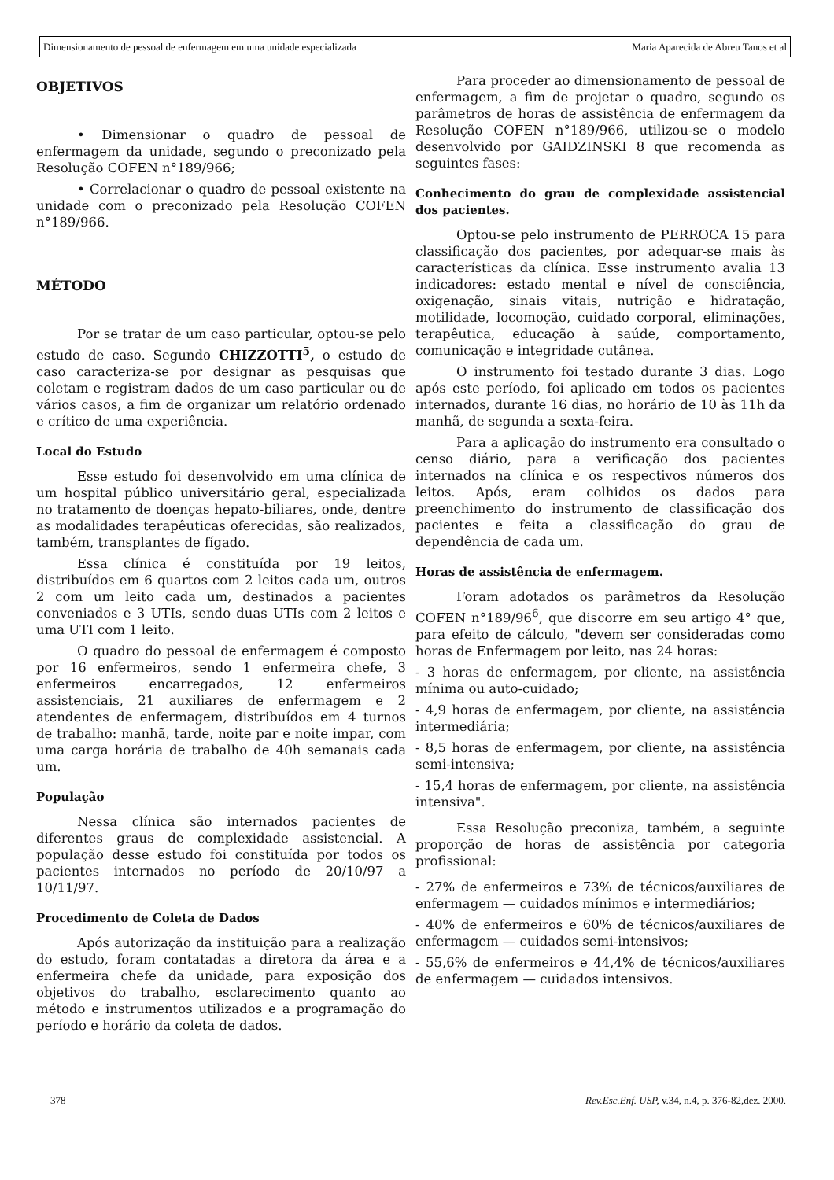Dimensionamento de pessoal de enfermagem em uma unidade especializada Maria Aparecida de Abreu Tanos et al
OBJETIVOS
• Dimensionar o quadro de pessoal de enfermagem da unidade, segundo o preconizado pela Resolução COFEN n°189/966;
• Correlacionar o quadro de pessoal existente na unidade com o preconizado pela Resolução COFEN n°189/966.
MÉTODO
Por se tratar de um caso particular, optou-se pelo estudo de caso. Segundo CHIZZOTTI<sup>5</sup>, o estudo de caso caracteriza-se por designar as pesquisas que coletam e registram dados de um caso particular ou de vários casos, a fim de organizar um relatório ordenado e crítico de uma experiência.
Local do Estudo
Esse estudo foi desenvolvido em uma clínica de um hospital público universitário geral, especializada no tratamento de doenças hepato-biliares, onde, dentre as modalidades terapêuticas oferecidas, são realizados, também, transplantes de fígado.
Essa clínica é constituída por 19 leitos, distribuídos em 6 quartos com 2 leitos cada um, outros 2 com um leito cada um, destinados a pacientes conveniados e 3 UTIs, sendo duas UTIs com 2 leitos e uma UTI com 1 leito.
O quadro do pessoal de enfermagem é composto por 16 enfermeiros, sendo 1 enfermeira chefe, 3 enfermeiros encarregados, 12 enfermeiros assistenciais, 21 auxiliares de enfermagem e 2 atendentes de enfermagem, distribuídos em 4 turnos de trabalho: manhã, tarde, noite par e noite impar, com uma carga horária de trabalho de 40h semanais cada um.
População
Nessa clínica são internados pacientes de diferentes graus de complexidade assistencial. A população desse estudo foi constituída por todos os pacientes internados no período de 20/10/97 a 10/11/97.
Procedimento de Coleta de Dados
Após autorização da instituição para a realização do estudo, foram contatadas a diretora da área e a enfermeira chefe da unidade, para exposição dos objetivos do trabalho, esclarecimento quanto ao método e instrumentos utilizados e a programação do período e horário da coleta de dados.
Para proceder ao dimensionamento de pessoal de enfermagem, a fim de projetar o quadro, segundo os parâmetros de horas de assistência de enfermagem da Resolução COFEN n°189/966, utilizou-se o modelo desenvolvido por GAIDZINSKI 8 que recomenda as seguintes fases:
Conhecimento do grau de complexidade assistencial dos pacientes.
Optou-se pelo instrumento de PERROCA 15 para classificação dos pacientes, por adequar-se mais às características da clínica. Esse instrumento avalia 13 indicadores: estado mental e nível de consciência, oxigenação, sinais vitais, nutrição e hidratação, motilidade, locomoção, cuidado corporal, eliminações, terapêutica, educação à saúde, comportamento, comunicação e integridade cutânea.
O instrumento foi testado durante 3 dias. Logo após este período, foi aplicado em todos os pacientes internados, durante 16 dias, no horário de 10 às 11h da manhã, de segunda a sexta-feira.
Para a aplicação do instrumento era consultado o censo diário, para a verificação dos pacientes internados na clínica e os respectivos números dos leitos. Após, eram colhidos os dados para preenchimento do instrumento de classificação dos pacientes e feita a classificação do grau de dependência de cada um.
Horas de assistência de enfermagem.
Foram adotados os parâmetros da Resolução COFEN n°189/96<sup>6</sup>, que discorre em seu artigo 4° que, para efeito de cálculo, "devem ser consideradas como horas de Enfermagem por leito, nas 24 horas:
- 3 horas de enfermagem, por cliente, na assistência mínima ou auto-cuidado;
- 4,9 horas de enfermagem, por cliente, na assistência intermediária;
- 8,5 horas de enfermagem, por cliente, na assistência semi-intensiva;
- 15,4 horas de enfermagem, por cliente, na assistência intensiva".
Essa Resolução preconiza, também, a seguinte proporção de horas de assistência por categoria profissional:
- 27% de enfermeiros e 73% de técnicos/auxiliares de enfermagem — cuidados mínimos e intermediários;
- 40% de enfermeiros e 60% de técnicos/auxiliares de enfermagem — cuidados semi-intensivos;
- 55,6% de enfermeiros e 44,4% de técnicos/auxiliares de enfermagem — cuidados intensivos.
378 Rev.Esc.Enf. USP, v.34, n.4, p. 376-82,dez. 2000.